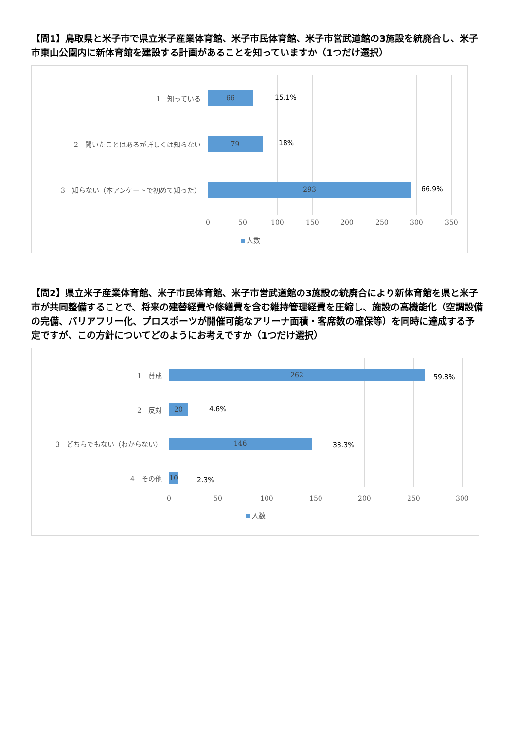【問1】鳥取県と米子市で県立米子産業体育館、米子市民体育館、米子市営武道館の3施設を統廃合し、米子市東山公園内に新体育館を建設する計画があることを知っていますか（1つだけ選択）
1　知っている
66
15.1%
2　聞いたことはあるが詳しくは知らない
79
18%
3　知らない（本アンケートで初めて知った）
293
66.9%
0 50 100 150 200 250 300 350
人数
【問2】県立米子産業体育館、米子市民体育館、米子市営武道館の3施設の統廃合により新体育館を県と米子市が共同整備することで、将来の建替経費や修繕費を含む維持管理経費を圧縮し、施設の高機能化（空調設備の完備、バリアフリー化、プロスポーツが開催可能なアリーナ面積・客席数の確保等）を同時に達成する予定ですが、この方針についてどのようにお考えですか（1つだけ選択）
1　賛成
262
59.8%
2　反対
20
4.6%
3　どちらでもない（わからない）
146
33.3%
4　その他
10
2.3%
0 50 100 150 200 250 300
人数